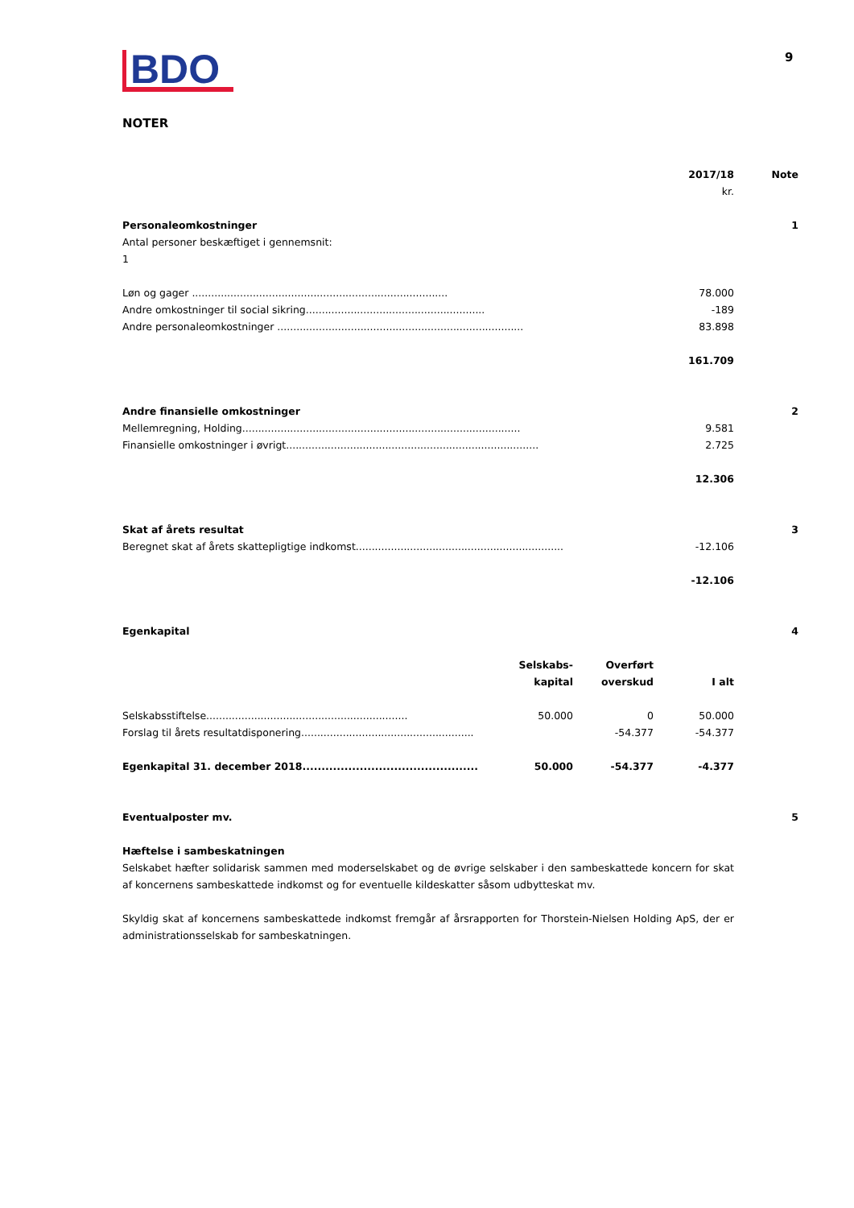BDO
9
NOTER
| | 2017/18 | Note |
| | kr. | |
| Personaleomkostninger | | 1 |
| Antal personer beskæftiget i gennemsnit: | | |
| 1 | | |
| Løn og gager ................................................................................ | 78.000 | |
| Andre omkostninger til social sikring........................................................ | -189 | |
| Andre personaleomkostninger ............................................................................. | 83.898 | |
| | 161.709 | |
| Andre finansielle omkostninger | | 2 |
| Mellemregning, Holding....................................................................................... | 9.581 | |
| Finansielle omkostninger i øvrigt............................................................................... | 2.725 | |
| | 12.306 | |
| Skat af årets resultat | | 3 |
| Beregnet skat af årets skattepligtige indkomst................................................................. | -12.106 | |
| | -12.106 | |
| Egenkapital | | 4 |
| | Selskabs- kapital | Overført overskud | I alt |
| --- | --- | --- | --- |
| Selskabsstiftelse............................................................... | 50.000 | 0 | 50.000 |
| Forslag til årets resultatdisponering...................................................... | | -54.377 | -54.377 |
| Egenkapital 31. december 2018.............................................. | 50.000 | -54.377 | -4.377 |
| Eventualposter mv. | | 5 |
Hæftelse i sambeskatningen
Selskabet hæfter solidarisk sammen med moderselskabet og de øvrige selskaber i den sambeskattede koncern for skat af koncernens sambeskattede indkomst og for eventuelle kildeskatter såsom udbytteskat mv.
Skyldig skat af koncernens sambeskattede indkomst fremgår af årsrapporten for Thorstein-Nielsen Holding ApS, der er administrationsselskab for sambeskatningen.